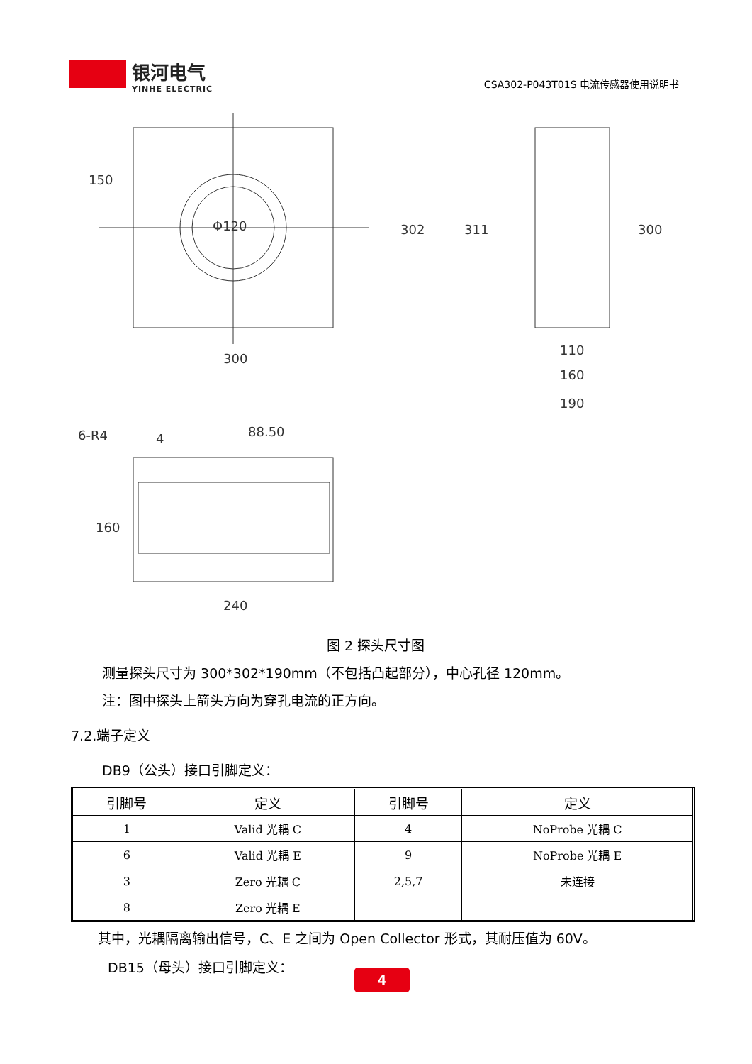银河电气
YINHE ELECTRIC
CSA302-P043T01S 电流传感器使用说明书
150
302
300
Φ120
311
300
110
160
190
6-R4
4
88.50
160
240
图 2 探头尺寸图
测量探头尺寸为 300*302*190mm（不包括凸起部分），中心孔径 120mm。
注：图中探头上箭头方向为穿孔电流的正方向。
7.2.端子定义
DB9（公头）接口引脚定义：
| 引脚号 | 定义 | 引脚号 | 定义 |
| --- | --- | --- | --- |
| 1 | Valid 光耦 C | 4 | NoProbe 光耦 C |
| 6 | Valid 光耦 E | 9 | NoProbe 光耦 E |
| 3 | Zero 光耦 C | 2,5,7 | 未连接 |
| 8 | Zero 光耦 E | | |
其中，光耦隔离输出信号，C、E 之间为 Open Collector 形式，其耐压值为 60V。
DB15（母头）接口引脚定义：
4